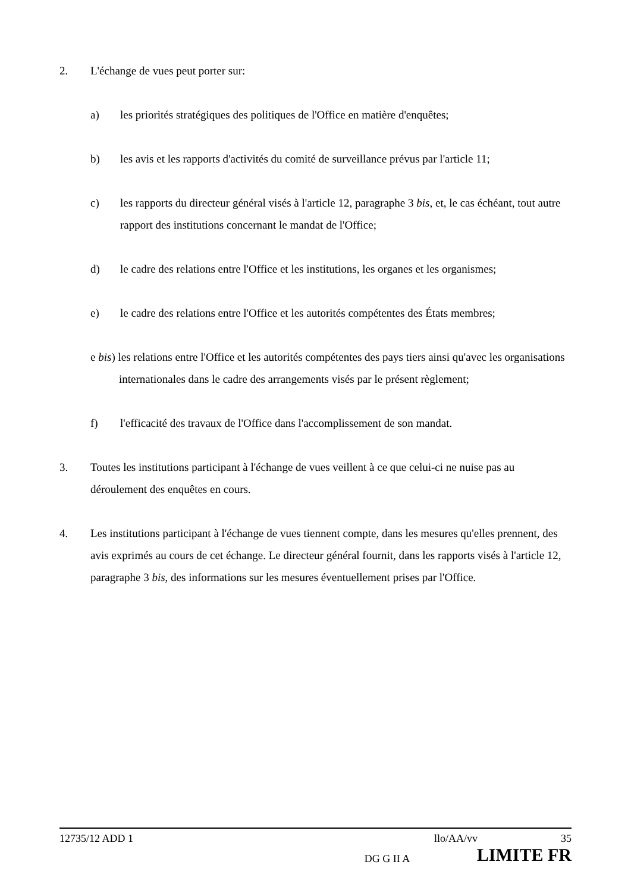2. L'échange de vues peut porter sur:
a) les priorités stratégiques des politiques de l'Office en matière d'enquêtes;
b) les avis et les rapports d'activités du comité de surveillance prévus par l'article 11;
c) les rapports du directeur général visés à l'article 12, paragraphe 3 bis, et, le cas échéant, tout autre rapport des institutions concernant le mandat de l'Office;
d) le cadre des relations entre l'Office et les institutions, les organes et les organismes;
e) le cadre des relations entre l'Office et les autorités compétentes des États membres;
e bis) les relations entre l'Office et les autorités compétentes des pays tiers ainsi qu'avec les organisations internationales dans le cadre des arrangements visés par le présent règlement;
f) l'efficacité des travaux de l'Office dans l'accomplissement de son mandat.
3. Toutes les institutions participant à l'échange de vues veillent à ce que celui-ci ne nuise pas au déroulement des enquêtes en cours.
4. Les institutions participant à l'échange de vues tiennent compte, dans les mesures qu'elles prennent, des avis exprimés au cours de cet échange. Le directeur général fournit, dans les rapports visés à l'article 12, paragraphe 3 bis, des informations sur les mesures éventuellement prises par l'Office.
12735/12 ADD 1 llo/AA/vv 35
DG G II A LIMITE FR